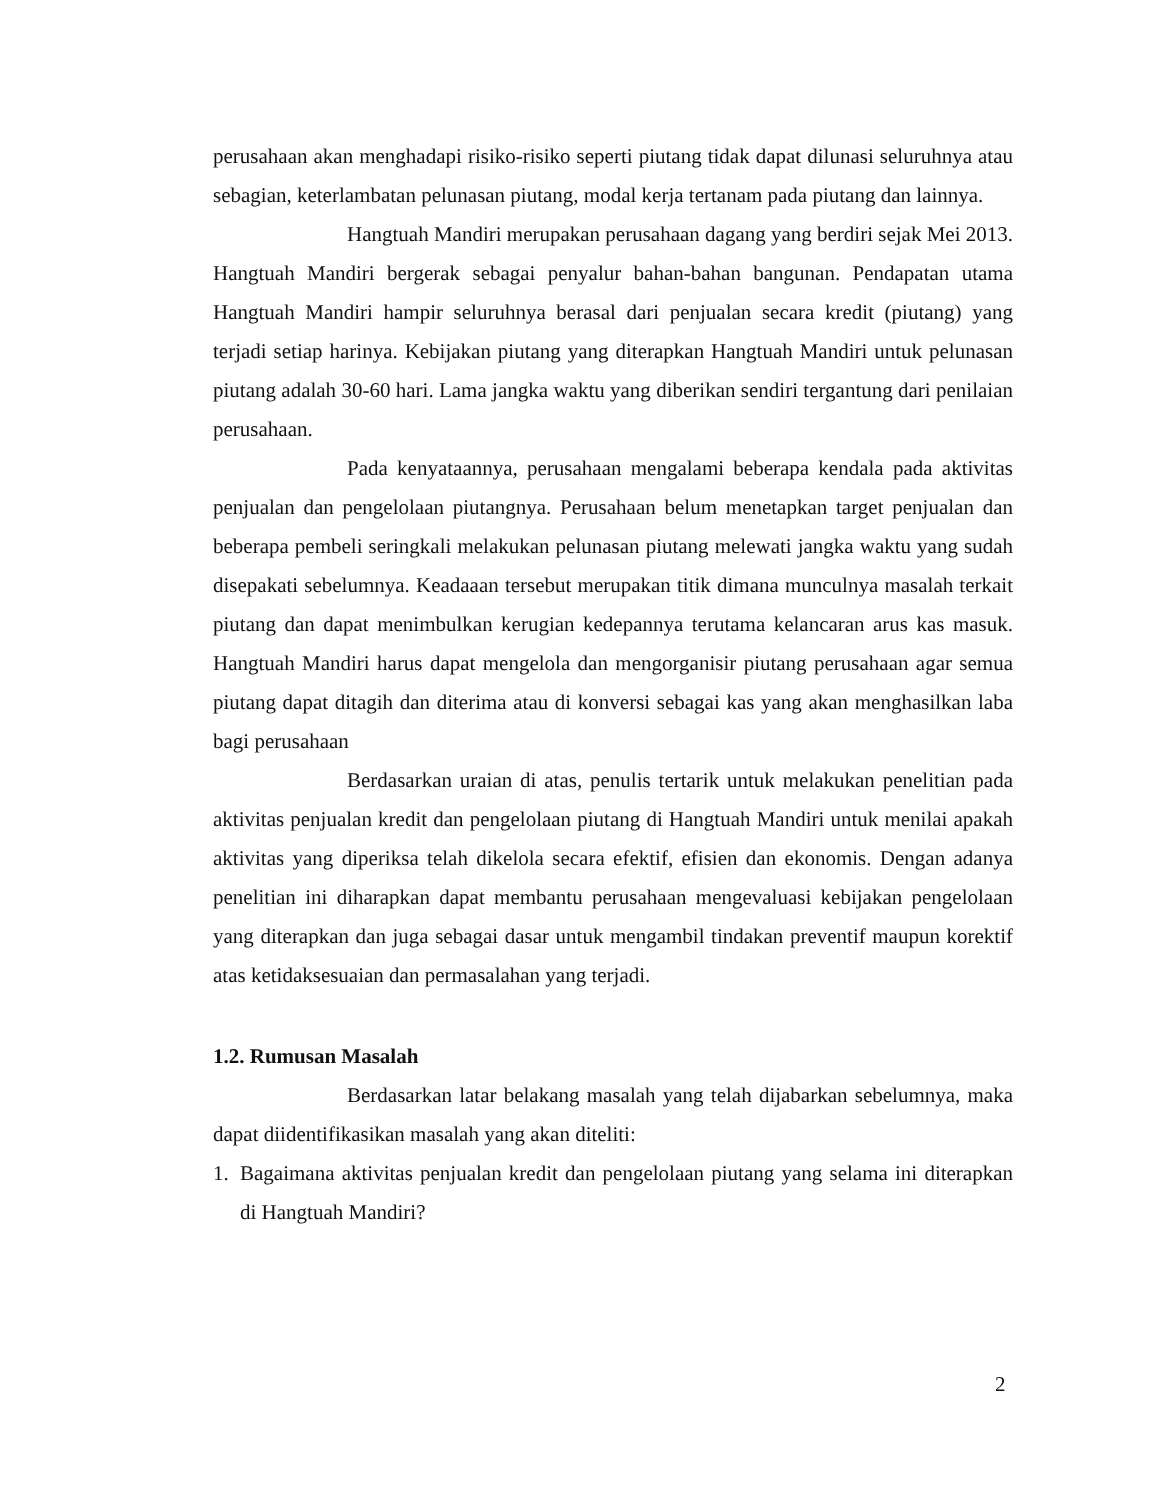perusahaan akan menghadapi risiko-risiko seperti piutang tidak dapat dilunasi seluruhnya atau sebagian, keterlambatan pelunasan piutang, modal kerja tertanam pada piutang dan lainnya.
Hangtuah Mandiri merupakan perusahaan dagang yang berdiri sejak Mei 2013. Hangtuah Mandiri bergerak sebagai penyalur bahan-bahan bangunan. Pendapatan utama Hangtuah Mandiri hampir seluruhnya berasal dari penjualan secara kredit (piutang) yang terjadi setiap harinya. Kebijakan piutang yang diterapkan Hangtuah Mandiri untuk pelunasan piutang adalah 30-60 hari. Lama jangka waktu yang diberikan sendiri tergantung dari penilaian perusahaan.
Pada kenyataannya, perusahaan mengalami beberapa kendala pada aktivitas penjualan dan pengelolaan piutangnya. Perusahaan belum menetapkan target penjualan dan beberapa pembeli seringkali melakukan pelunasan piutang melewati jangka waktu yang sudah disepakati sebelumnya. Keadaaan tersebut merupakan titik dimana munculnya masalah terkait piutang dan dapat menimbulkan kerugian kedepannya terutama kelancaran arus kas masuk. Hangtuah Mandiri harus dapat mengelola dan mengorganisir piutang perusahaan agar semua piutang dapat ditagih dan diterima atau di konversi sebagai kas yang akan menghasilkan laba bagi perusahaan
Berdasarkan uraian di atas, penulis tertarik untuk melakukan penelitian pada aktivitas penjualan kredit dan pengelolaan piutang di Hangtuah Mandiri untuk menilai apakah aktivitas yang diperiksa telah dikelola secara efektif, efisien dan ekonomis. Dengan adanya penelitian ini diharapkan dapat membantu perusahaan mengevaluasi kebijakan pengelolaan yang diterapkan dan juga sebagai dasar untuk mengambil tindakan preventif maupun korektif atas ketidaksesuaian dan permasalahan yang terjadi.
1.2. Rumusan Masalah
Berdasarkan latar belakang masalah yang telah dijabarkan sebelumnya, maka dapat diidentifikasikan masalah yang akan diteliti:
1. Bagaimana aktivitas penjualan kredit dan pengelolaan piutang yang selama ini diterapkan di Hangtuah Mandiri?
2